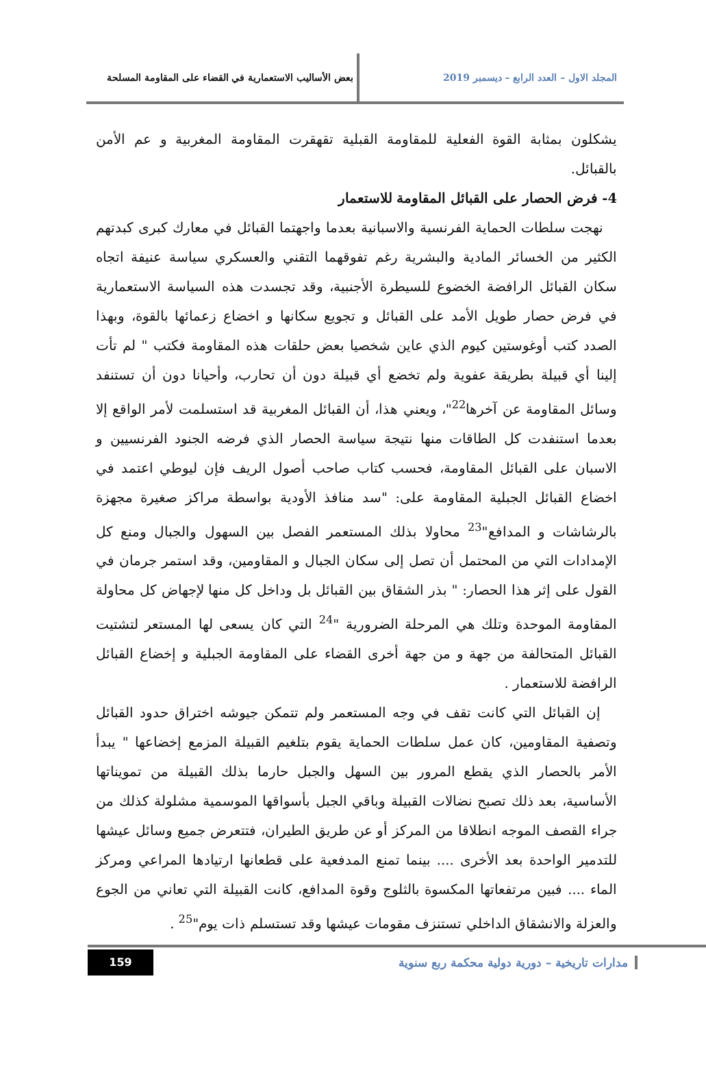المجلد الاول – العدد الرابع – ديسمبر 2019 بعض الأساليب الاستعمارية في القضاء على المقاومة المسلحة
يشكلون بمثابة القوة الفعلية للمقاومة القبلية تقهقرت المقاومة المغربية و عم الأمن بالقبائل.
4- فرض الحصار على القبائل المقاومة للاستعمار
نهجت سلطات الحماية الفرنسية والاسبانية بعدما واجهتما القبائل في معارك كبرى كبدتهم الكثير من الخسائر المادية والبشرية رغم تفوقهما التقني والعسكري سياسة عنيفة اتجاه سكان القبائل الرافضة الخضوع للسيطرة الأجنبية، وقد تجسدت هذه السياسة الاستعمارية في فرض حصار طويل الأمد على القبائل و تجويع سكانها و اخضاع زعمائها بالقوة، وبهذا الصدد كتب أوغوستين كيوم الذي عاين شخصيا بعض حلقات هذه المقاومة فكتب " لم تأت إلينا أي قبيلة بطريقة عفوية ولم تخضع أي قبيلة دون أن تحارب، وأحيانا دون أن تستنفد وسائل المقاومة عن آخرها<sup>22</sup>"، ويعني هذا، أن القبائل المغربية قد استسلمت لأمر الواقع إلا بعدما استنفدت كل الطاقات منها نتيجة سياسة الحصار الذي فرضه الجنود الفرنسيين و الاسبان على القبائل المقاومة، فحسب كتاب صاحب أصول الريف فإن ليوطي اعتمد في اخضاع القبائل الجبلية المقاومة على: "سد منافذ الأودية بواسطة مراكز صغيرة مجهزة بالرشاشات و المدافع"<sup>23</sup> محاولا بذلك المستعمر الفصل بين السهول والجبال ومنع كل الإمدادات التي من المحتمل أن تصل إلى سكان الجبال و المقاومين، وقد استمر جرمان في القول على إثر هذا الحصار: " بذر الشقاق بين القبائل بل وداخل كل منها لإجهاض كل محاولة المقاومة الموحدة وتلك هي المرحلة الضرورية "<sup>24</sup> التي كان يسعى لها المستعر لتشتيت القبائل المتحالفة من جهة و من جهة أخرى القضاء على المقاومة الجبلية و إخضاع القبائل الرافضة للاستعمار .
إن القبائل التي كانت تقف في وجه المستعمر ولم تتمكن جيوشه اختراق حدود القبائل وتصفية المقاومين، كان عمل سلطات الحماية يقوم بتلغيم القبيلة المزمع إخضاعها " يبدأ الأمر بالحصار الذي يقطع المرور بين السهل والجبل حارما بذلك القبيلة من تمويناتها الأساسية، بعد ذلك تصبح نضالات القبيلة وباقي الجبل بأسواقها الموسمية مشلولة كذلك من جراء القصف الموجه انطلاقا من المركز أو عن طريق الطيران، فتتعرض جميع وسائل عيشها للتدمير الواحدة بعد الأخرى .... بينما تمنع المدفعية على قطعانها ارتيادها المراعي ومركز الماء .... فبين مرتفعاتها المكسوة بالثلوج وقوة المدافع، كانت القبيلة التي تعاني من الجوع والعزلة والانشقاق الداخلي تستنزف مقومات عيشها وقد تستسلم ذات يوم"<sup>25</sup> .
مدارات تاريخية – دورية دولية محكمة ربع سنوية 159